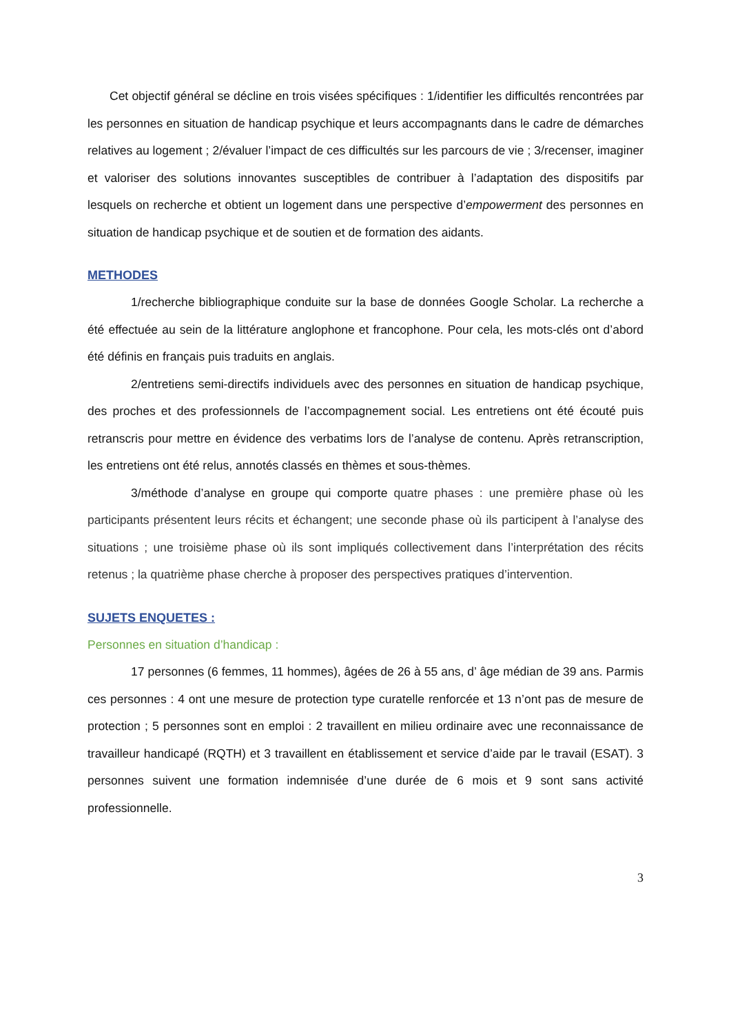Cet objectif général se décline en trois visées spécifiques : 1/identifier les difficultés rencontrées par les personnes en situation de handicap psychique et leurs accompagnants dans le cadre de démarches relatives au logement ; 2/évaluer l’impact de ces difficultés sur les parcours de vie ; 3/recenser, imaginer et valoriser des solutions innovantes susceptibles de contribuer à l’adaptation des dispositifs par lesquels on recherche et obtient un logement dans une perspective d’empowerment des personnes en situation de handicap psychique et de soutien et de formation des aidants.
METHODES
1/recherche bibliographique conduite sur la base de données Google Scholar. La recherche a été effectuée au sein de la littérature anglophone et francophone. Pour cela, les mots-clés ont d’abord été définis en français puis traduits en anglais.
2/entretiens semi-directifs individuels avec des personnes en situation de handicap psychique, des proches et des professionnels de l’accompagnement social. Les entretiens ont été écouté puis retranscris pour mettre en évidence des verbatims lors de l’analyse de contenu. Après retranscription, les entretiens ont été relus, annotés classés en thèmes et sous-thèmes.
3/méthode d’analyse en groupe qui comporte quatre phases : une première phase où les participants présentent leurs récits et échangent; une seconde phase où ils participent à l’analyse des situations ; une troisième phase où ils sont impliqués collectivement dans l’interprétation des récits retenus ; la quatrième phase cherche à proposer des perspectives pratiques d’intervention.
SUJETS ENQUETES :
Personnes en situation d’handicap :
17 personnes (6 femmes, 11 hommes), âgées de 26 à 55 ans, d’ âge médian de 39 ans. Parmis ces personnes : 4 ont une mesure de protection type curatelle renforcée et 13 n’ont pas de mesure de protection ; 5 personnes sont en emploi : 2 travaillent en milieu ordinaire avec une reconnaissance de travailleur handicapé (RQTH) et 3 travaillent en établissement et service d’aide par le travail (ESAT). 3 personnes suivent une formation indemnisée d’une durée de 6 mois et 9 sont sans activité professionnelle.
3